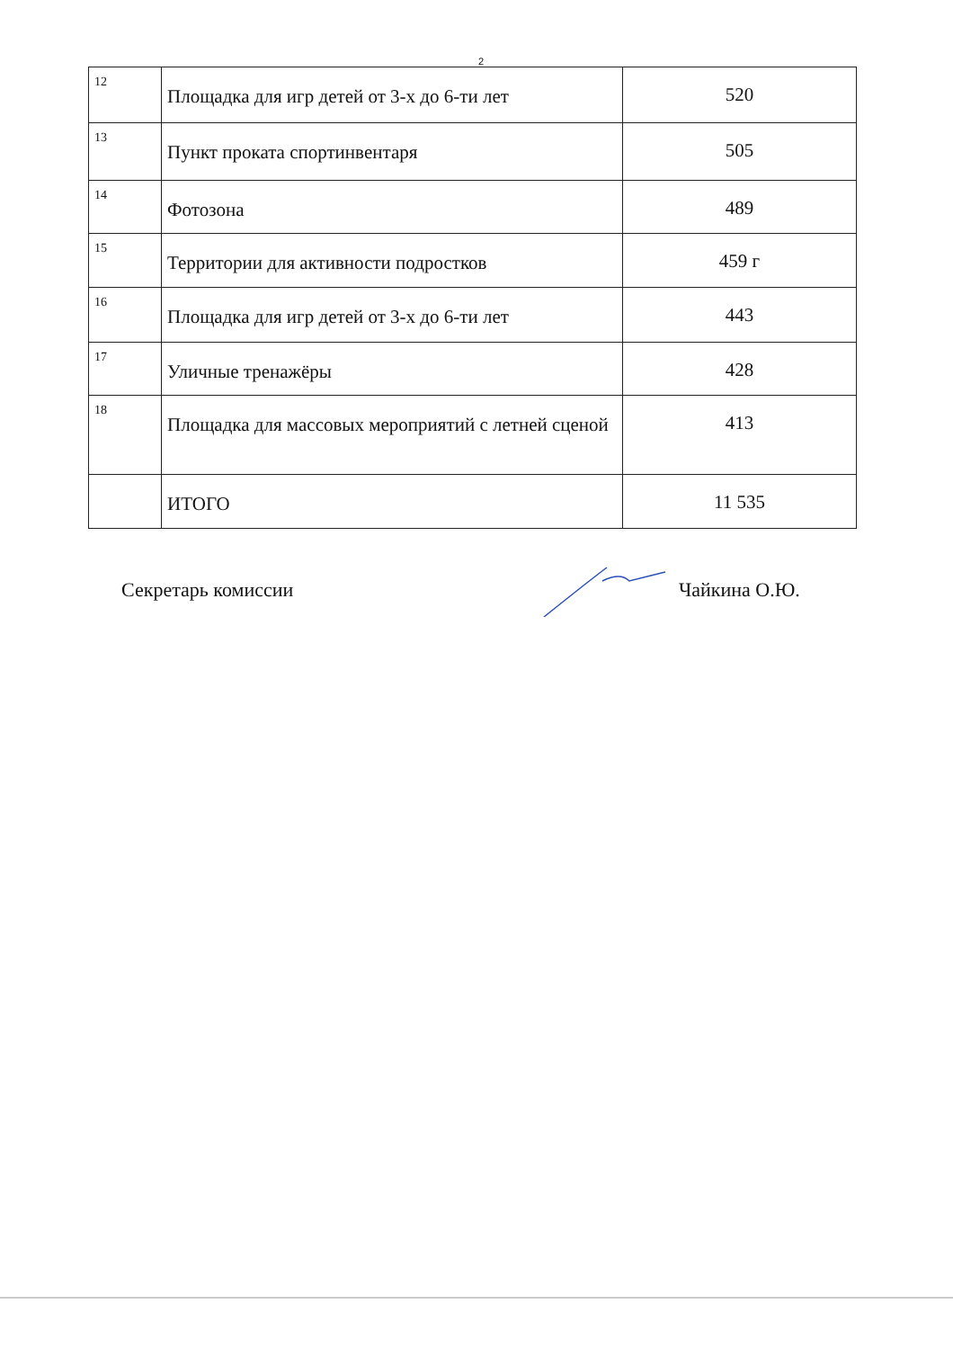2
| 12 | Площадка для игр детей от 3-х до 6-ти лет | 520 |
| 13 | Пункт проката спортинвентаря | 505 |
| 14 | Фотозона | 489 |
| 15 | Территории для активности подростков | 459 г |
| 16 | Площадка для игр детей от 3-х до 6-ти лет | 443 |
| 17 | Уличные тренажёры | 428 |
| 18 | Площадка для массовых мероприятий с летней сценой | 413 |
| | ИТОГО | 11 535 |
Секретарь комиссии Чайкина О.Ю.